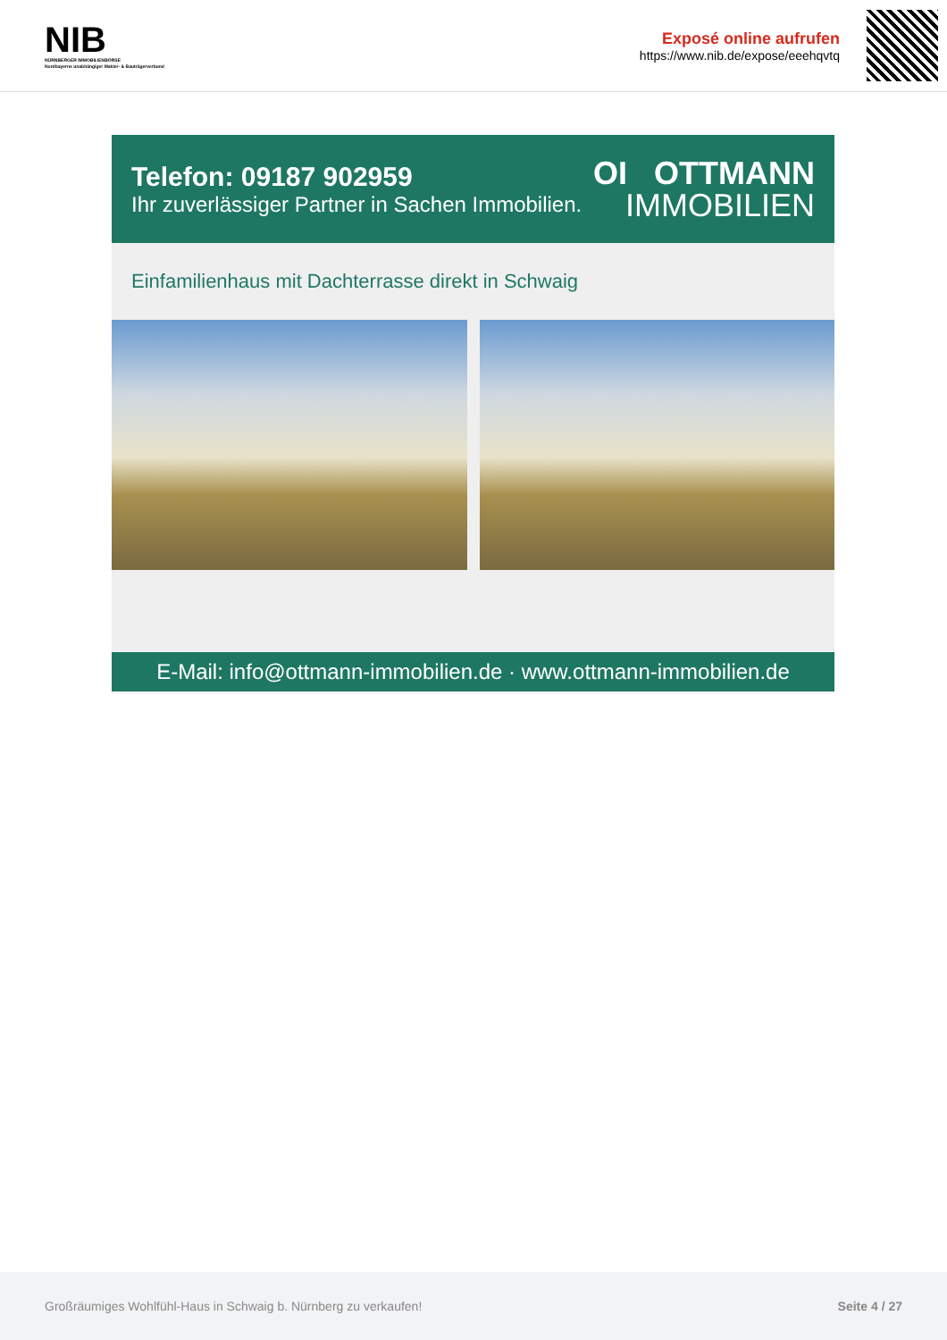NIB
NÜRNBERGER IMMOBILIENBÖRSE
Nordbayerns unabhängiger Makler- & Bauträgerverbund
Exposé online aufrufen
https://www.nib.de/expose/eeehqvtq
Telefon: 09187 902959
Ihr zuverlässiger Partner in Sachen Immobilien.
OI OTTMANN
IMMOBILIEN
Einfamilienhaus mit Dachterrasse direkt in Schwaig
E-Mail: info@ottmann-immobilien.de · www.ottmann-immobilien.de
Großräumiges Wohlfühl-Haus in Schwaig b. Nürnberg zu verkaufen! Seite 4 / 27